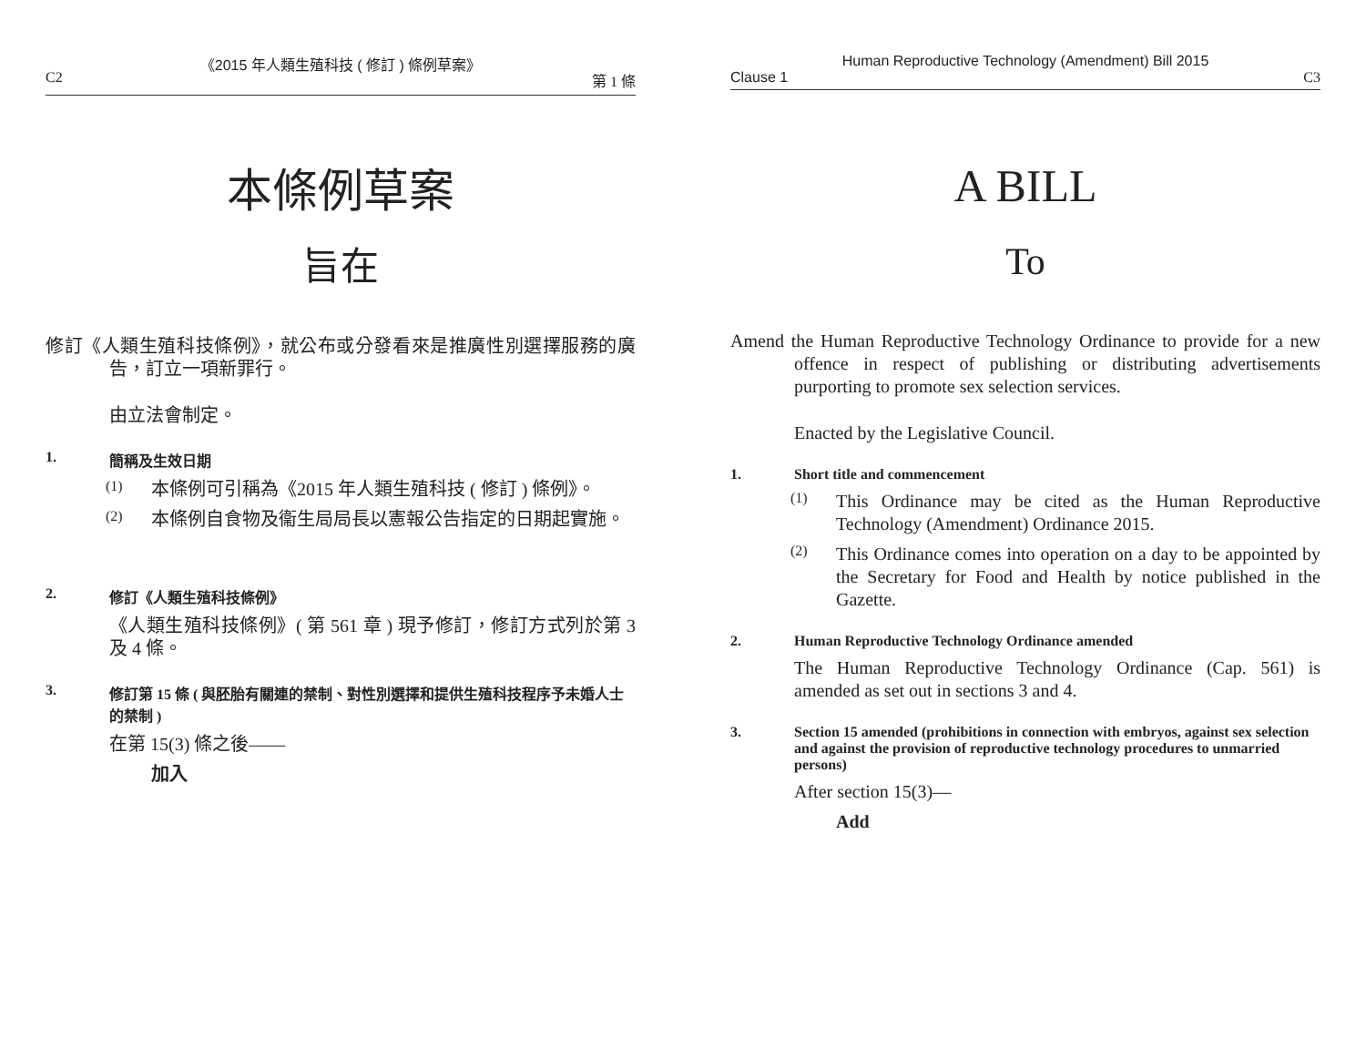《2015 年人類生殖科技 ( 修訂 ) 條例草案》
C2 第 1 條
本條例草案
旨在
修訂《人類生殖科技條例》，就公布或分發看來是推廣性別選擇服務的廣告，訂立一項新罪行。
由立法會制定。
1. 簡稱及生效日期
(1)
本條例可引稱為《2015 年人類生殖科技 ( 修訂 ) 條例》。
(2)
本條例自食物及衞生局局長以憲報公告指定的日期起實施。
2. 修訂《人類生殖科技條例》
《人類生殖科技條例》( 第 561 章 ) 現予修訂，修訂方式列於第 3 及 4 條。
3. 修訂第 15 條 ( 與胚胎有關連的禁制、對性別選擇和提供生殖科技程序予未婚人士的禁制 )
在第 15(3) 條之後——
加入
Human Reproductive Technology (Amendment) Bill 2015
Clause 1 C3
A BILL
To
Amend the Human Reproductive Technology Ordinance to provide for a new offence in respect of publishing or distributing advertisements purporting to promote sex selection services.
Enacted by the Legislative Council.
1. Short title and commencement
(1)
This Ordinance may be cited as the Human Reproductive Technology (Amendment) Ordinance 2015.
(2)
This Ordinance comes into operation on a day to be appointed by the Secretary for Food and Health by notice published in the Gazette.
2. Human Reproductive Technology Ordinance amended
The Human Reproductive Technology Ordinance (Cap. 561) is amended as set out in sections 3 and 4.
3. Section 15 amended (prohibitions in connection with embryos, against sex selection and against the provision of reproductive technology procedures to unmarried persons)
After section 15(3)—
Add